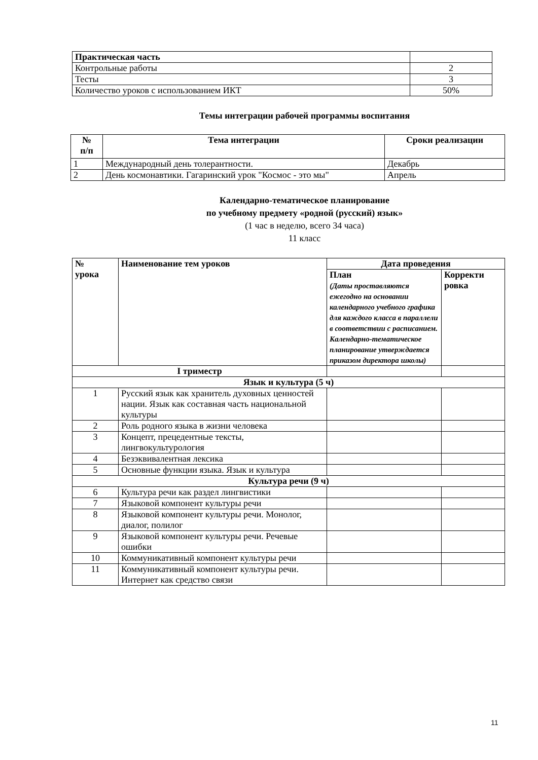| Практическая часть | |
| Контрольные работы | 2 |
| Тесты | 3 |
| Количество уроков с использованием ИКТ | 50% |
Темы интеграции рабочей программы воспитания
| № п/п | Тема интеграции | Сроки реализации |
| --- | --- | --- |
| 1 | Международный день толерантности. | Декабрь |
| 2 | День космонавтики. Гагаринский урок "Космос - это мы" | Апрель |
Календарно-тематическое планирование
по учебному предмету «родной (русский) язык»
(1 час в неделю, всего 34 часа)
11 класс
| № урока | Наименование тем уроков | Дата проведения | |
| --- | --- | --- | --- |
| | | План (Даты проставляются ежегодно на основании календарного учебного графика для каждого класса в параллели в соответствии с расписанием. Календарно-тематическое планирование утверждается приказом директора школы) | Корректи ровка |
| I триместр | | | |
| Язык и культура (5 ч) | | | |
| 1 | Русский язык как хранитель духовных ценностей нации. Язык как составная часть национальной культуры | | |
| 2 | Роль родного языка в жизни человека | | |
| 3 | Концепт, прецедентные тексты, лингвокультурология | | |
| 4 | Безэквивалентная лексика | | |
| 5 | Основные функции языка. Язык и культура | | |
| Культура речи (9 ч) | | | |
| 6 | Культура речи как раздел лингвистики | | |
| 7 | Языковой компонент культуры речи | | |
| 8 | Языковой компонент культуры речи. Монолог, диалог, полилог | | |
| 9 | Языковой компонент культуры речи. Речевые ошибки | | |
| 10 | Коммуникативный компонент культуры речи | | |
| 11 | Коммуникативный компонент культуры речи. Интернет как средство связи | | |
11